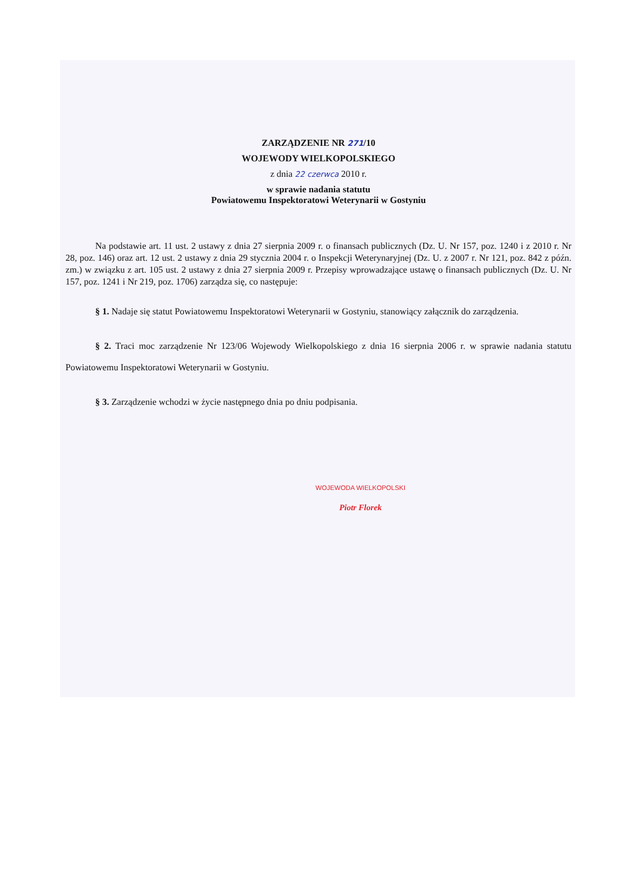ZARZĄDZENIE NR 271/10
WOJEWODY WIELKOPOLSKIEGO
z dnia 22 czerwca 2010 r.
w sprawie nadania statutu
Powiatowemu Inspektoratowi Weterynarii w Gostyniu
Na podstawie art. 11 ust. 2 ustawy z dnia 27 sierpnia 2009 r. o finansach publicznych (Dz. U. Nr 157, poz. 1240 i z 2010 r. Nr 28, poz. 146) oraz art. 12 ust. 2 ustawy z dnia 29 stycznia 2004 r. o Inspekcji Weterynaryjnej (Dz. U. z 2007 r. Nr 121, poz. 842 z późn. zm.) w związku z art. 105 ust. 2 ustawy z dnia 27 sierpnia 2009 r. Przepisy wprowadzające ustawę o finansach publicznych (Dz. U. Nr 157, poz. 1241 i Nr 219, poz. 1706) zarządza się, co następuje:
§ 1. Nadaje się statut Powiatowemu Inspektoratowi Weterynarii w Gostyniu, stanowiący załącznik do zarządzenia.
§ 2. Traci moc zarządzenie Nr 123/06 Wojewody Wielkopolskiego z dnia 16 sierpnia 2006 r. w sprawie nadania statutu Powiatowemu Inspektoratowi Weterynarii w Gostyniu.
§ 3. Zarządzenie wchodzi w życie następnego dnia po dniu podpisania.
WOJEWODA WIELKOPOLSKI
Piotr Florek